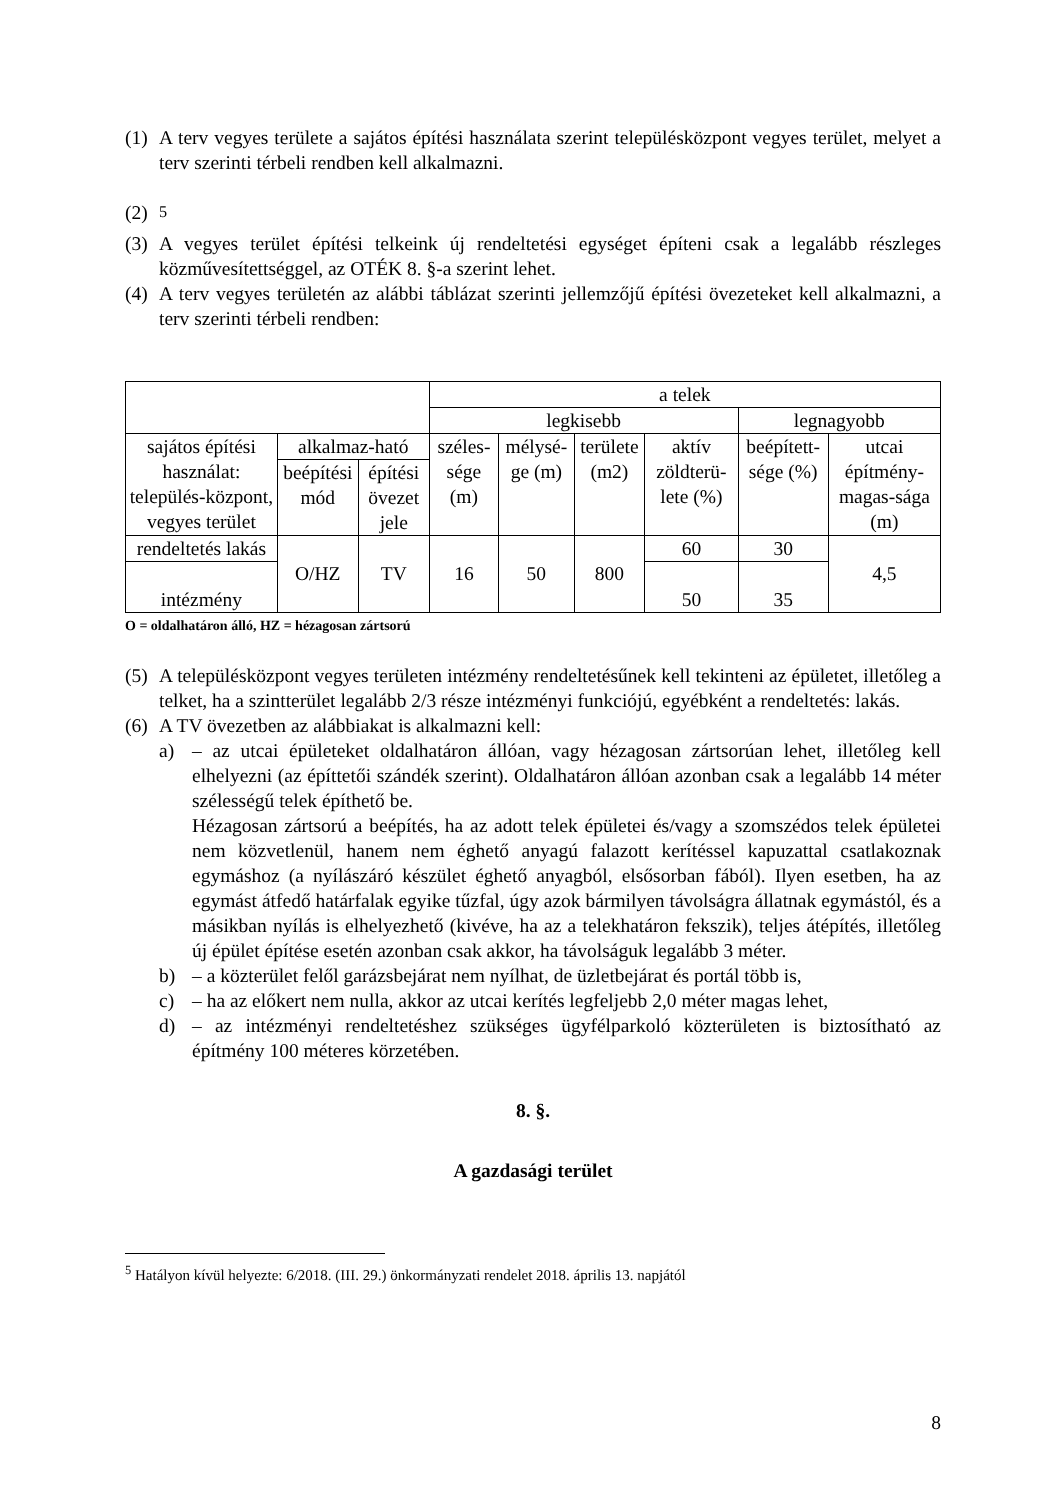(1) A terv vegyes területe a sajátos építési használata szerint településközpont vegyes terület, melyet a terv szerinti térbeli rendben kell alkalmazni.
(2) <sup>5</sup>
(3) A vegyes terület építési telkeink új rendeltetési egységet építeni csak a legalább részleges közművesítettséggel, az OTÉK 8. §-a szerint lehet.
(4) A terv vegyes területén az alábbi táblázat szerinti jellemzőjű építési övezeteket kell alkalmazni, a terv szerinti térbeli rendben:
| | | | a telek | | | | | |
| | | | legkisebb | | | | legnagyobb | |
| sajátos építési használat: település-központ, vegyes terület | alkalmaz-ható | | széles-sége (m) | mélysé-ge (m) | területe (m2) | aktív zöldterü-lete (%) | beépített-sége (%) | utcai építmény-magas-sága (m) |
| | beépítési mód | építési övezet jele | | | | | | |
| rendeltetés lakás | O/HZ | TV | 16 | 50 | 800 | 60 | 30 | 4,5 |
| intézmény | | | | | | 50 | 35 | |
O = oldalhatáron álló, HZ = hézagosan zártsorú
(5) A településközpont vegyes területen intézmény rendeltetésűnek kell tekinteni az épületet, illetőleg a telket, ha a szintterület legalább 2/3 része intézményi funkciójú, egyébként a rendeltetés: lakás.
(6) A TV övezetben az alábbiakat is alkalmazni kell:
a) – az utcai épületeket oldalhatáron állóan, vagy hézagosan zártsorúan lehet, illetőleg kell elhelyezni (az építtetői szándék szerint). Oldalhatáron állóan azonban csak a legalább 14 méter szélességű telek építhető be.
Hézagosan zártsorú a beépítés, ha az adott telek épületei és/vagy a szomszédos telek épületei nem közvetlenül, hanem nem éghető anyagú falazott kerítéssel kapuzattal csatlakoznak egymáshoz (a nyílászáró készület éghető anyagból, elsősorban fából). Ilyen esetben, ha az egymást átfedő határfalak egyike tűzfal, úgy azok bármilyen távolságra állatnak egymástól, és a másikban nyílás is elhelyezhető (kivéve, ha az a telekhatáron fekszik), teljes átépítés, illetőleg új épület építése esetén azonban csak akkor, ha távolságuk legalább 3 méter.
b) – a közterület felől garázsbejárat nem nyílhat, de üzletbejárat és portál több is,
c) – ha az előkert nem nulla, akkor az utcai kerítés legfeljebb 2,0 méter magas lehet,
d) – az intézményi rendeltetéshez szükséges ügyfélparkoló közterületen is biztosítható az építmény 100 méteres körzetében.
8. §.
A gazdasági terület
<sup>5</sup> Hatályon kívül helyezte: 6/2018. (III. 29.) önkormányzati rendelet 2018. április 13. napjától
8